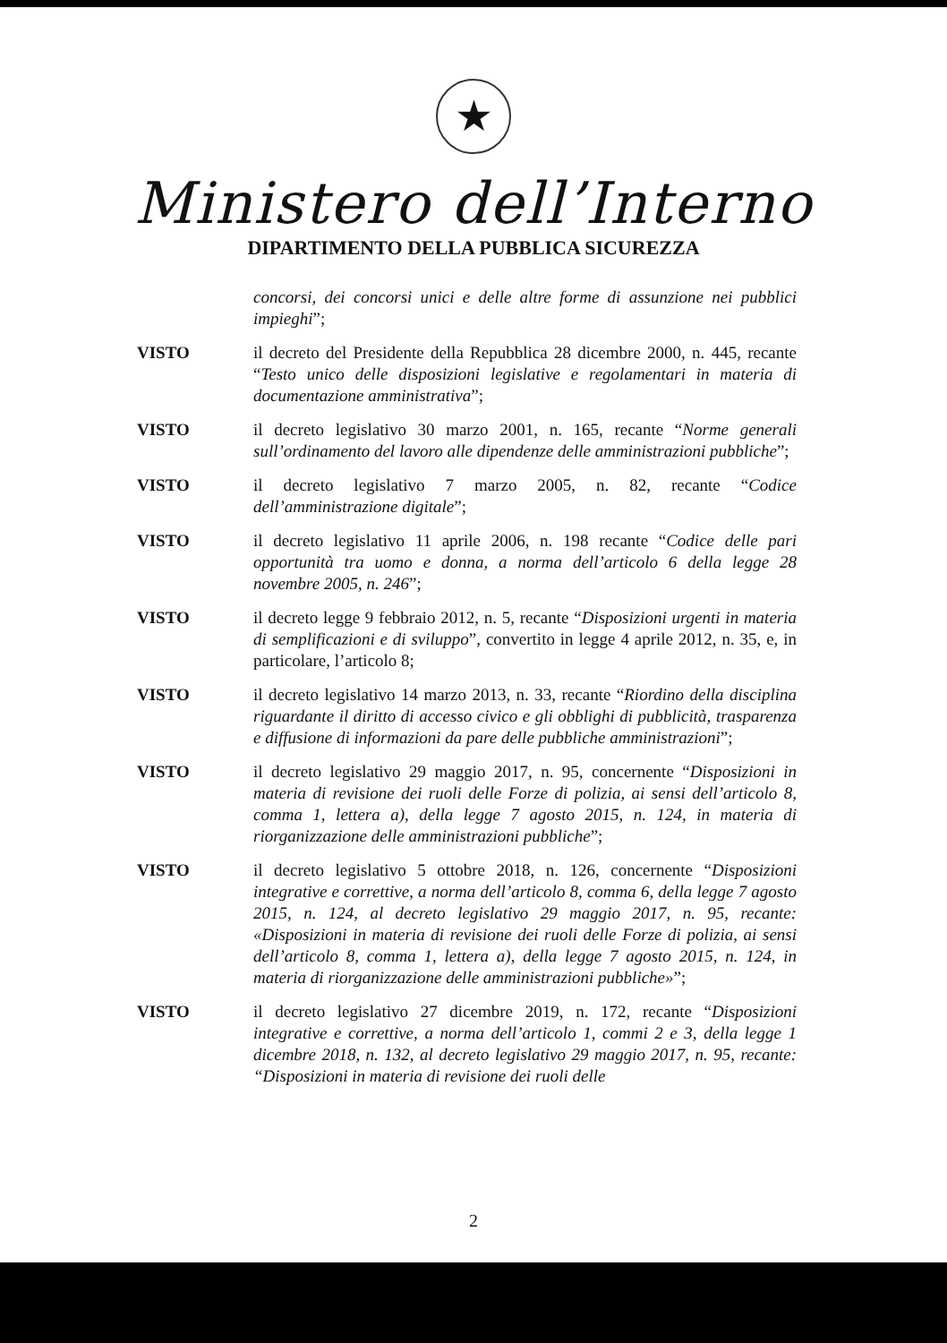★
Ministero dell’Interno
DIPARTIMENTO DELLA PUBBLICA SICUREZZA
concorsi, dei concorsi unici e delle altre forme di assunzione nei pubblici impieghi”;
VISTO il decreto del Presidente della Repubblica 28 dicembre 2000, n. 445, recante “Testo unico delle disposizioni legislative e regolamentari in materia di documentazione amministrativa”;
VISTO il decreto legislativo 30 marzo 2001, n. 165, recante “Norme generali sull’ordinamento del lavoro alle dipendenze delle amministrazioni pubbliche”;
VISTO il decreto legislativo 7 marzo 2005, n. 82, recante “Codice dell’amministrazione digitale”;
VISTO il decreto legislativo 11 aprile 2006, n. 198 recante “Codice delle pari opportunità tra uomo e donna, a norma dell’articolo 6 della legge 28 novembre 2005, n. 246”;
VISTO il decreto legge 9 febbraio 2012, n. 5, recante “Disposizioni urgenti in materia di semplificazioni e di sviluppo”, convertito in legge 4 aprile 2012, n. 35, e, in particolare, l’articolo 8;
VISTO il decreto legislativo 14 marzo 2013, n. 33, recante “Riordino della disciplina riguardante il diritto di accesso civico e gli obblighi di pubblicità, trasparenza e diffusione di informazioni da pare delle pubbliche amministrazioni”;
VISTO il decreto legislativo 29 maggio 2017, n. 95, concernente “Disposizioni in materia di revisione dei ruoli delle Forze di polizia, ai sensi dell’articolo 8, comma 1, lettera a), della legge 7 agosto 2015, n. 124, in materia di riorganizzazione delle amministrazioni pubbliche”;
VISTO il decreto legislativo 5 ottobre 2018, n. 126, concernente “Disposizioni integrative e correttive, a norma dell’articolo 8, comma 6, della legge 7 agosto 2015, n. 124, al decreto legislativo 29 maggio 2017, n. 95, recante: «Disposizioni in materia di revisione dei ruoli delle Forze di polizia, ai sensi dell’articolo 8, comma 1, lettera a), della legge 7 agosto 2015, n. 124, in materia di riorganizzazione delle amministrazioni pubbliche»”;
VISTO il decreto legislativo 27 dicembre 2019, n. 172, recante “Disposizioni integrative e correttive, a norma dell’articolo 1, commi 2 e 3, della legge 1 dicembre 2018, n. 132, al decreto legislativo 29 maggio 2017, n. 95, recante: “Disposizioni in materia di revisione dei ruoli delle
2